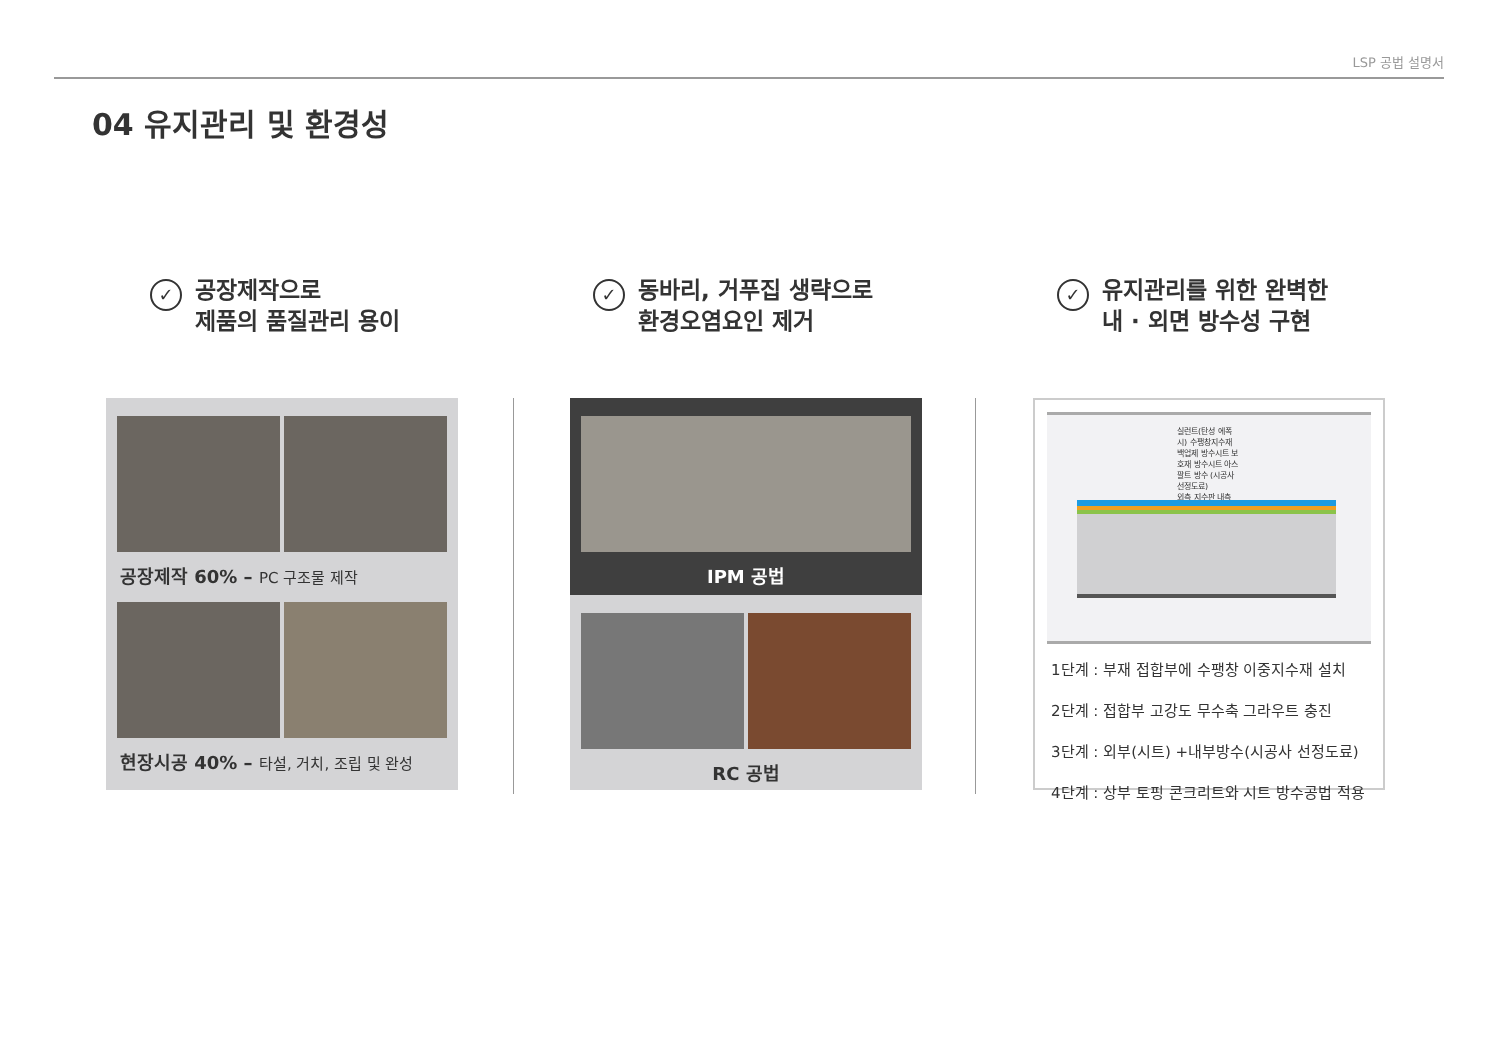LSP 공법 설명서
04 유지관리 및 환경성
✓ 공장제작으로
제품의 품질관리 용이
✓ 동바리, 거푸집 생략으로
환경오염요인 제거
✓ 유지관리를 위한 완벽한
내 · 외면 방수성 구현
공장제작 60% – PC 구조물 제작
현장시공 40% – 타설, 거치, 조립 및 완성
IPM 공법
RC 공법
실런트(탄성 에폭시) 수팽창지수재 백업제 방수시트 보호재 방수시트 아스팔트 방수 (시공사 선정도료)
외측 지수판 내측
1단계 : 부재 접합부에 수팽창 이중지수재 설치
2단계 : 접합부 고강도 무수축 그라우트 충진
3단계 : 외부(시트) +내부방수(시공사 선정도료)
4단계 : 상부 토핑 콘크리트와 시트 방수공법 적용